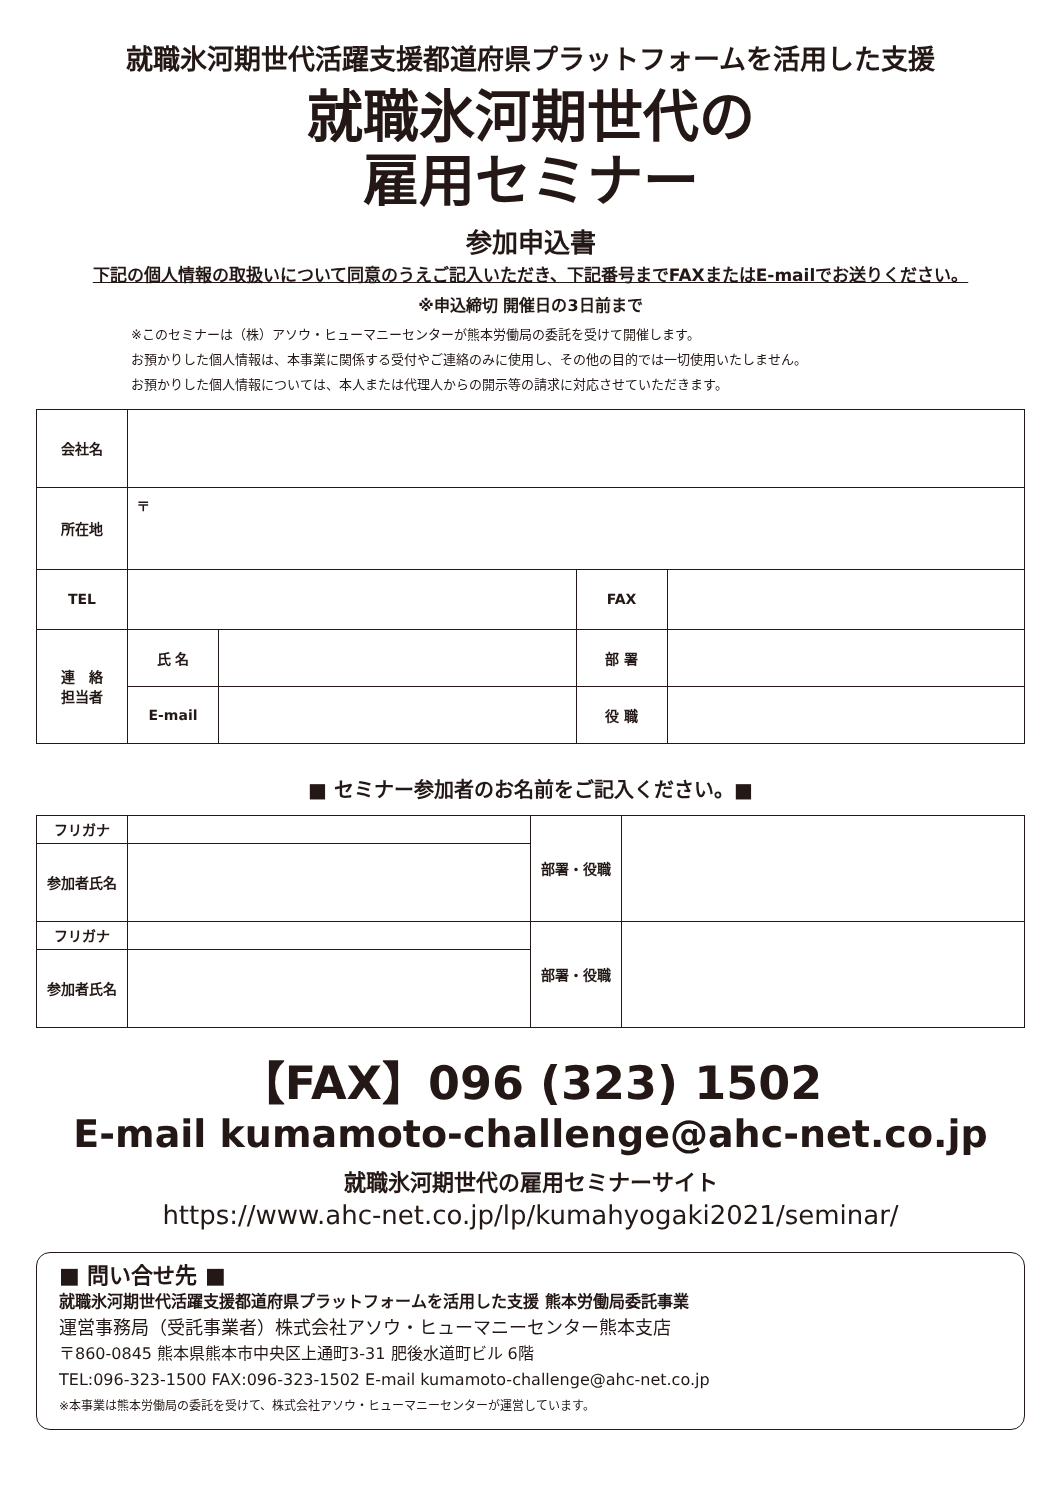就職氷河期世代活躍支援都道府県プラットフォームを活用した支援
就職氷河期世代の
雇用セミナー
参加申込書
下記の個人情報の取扱いについて同意のうえご記入いただき、下記番号までFAXまたはE-mailでお送りください。
※申込締切 開催日の3日前まで
※このセミナーは（株）アソウ・ヒューマニーセンターが熊本労働局の委託を受けて開催します。
お預かりした個人情報は、本事業に関係する受付やご連絡のみに使用し、その他の目的では一切使用いたしません。
お預かりした個人情報については、本人または代理人からの開示等の請求に対応させていただきます。
| 会社名 | | | | |
| 所在地 | 〒 | | | |
| TEL | | | FAX | |
| 連 絡 担当者 | 氏 名 | | 部 署 | |
| | E-mail | | 役 職 | |
■ セミナー参加者のお名前をご記入ください。■
| フリガナ | | 部署・役職 | |
| 参加者氏名 | | | |
| フリガナ | | 部署・役職 | |
| 参加者氏名 | | | |
【FAX】096 (323) 1502
E-mail kumamoto-challenge@ahc-net.co.jp
就職氷河期世代の雇用セミナーサイト
https://www.ahc-net.co.jp/lp/kumahyogaki2021/seminar/
■ 問い合せ先 ■
就職氷河期世代活躍支援都道府県プラットフォームを活用した支援 熊本労働局委託事業
運営事務局（受託事業者）株式会社アソウ・ヒューマニーセンター熊本支店
〒860-0845 熊本県熊本市中央区上通町3-31 肥後水道町ビル 6階
TEL:096-323-1500 FAX:096-323-1502 E-mail kumamoto-challenge@ahc-net.co.jp
※本事業は熊本労働局の委託を受けて、株式会社アソウ・ヒューマニーセンターが運営しています。